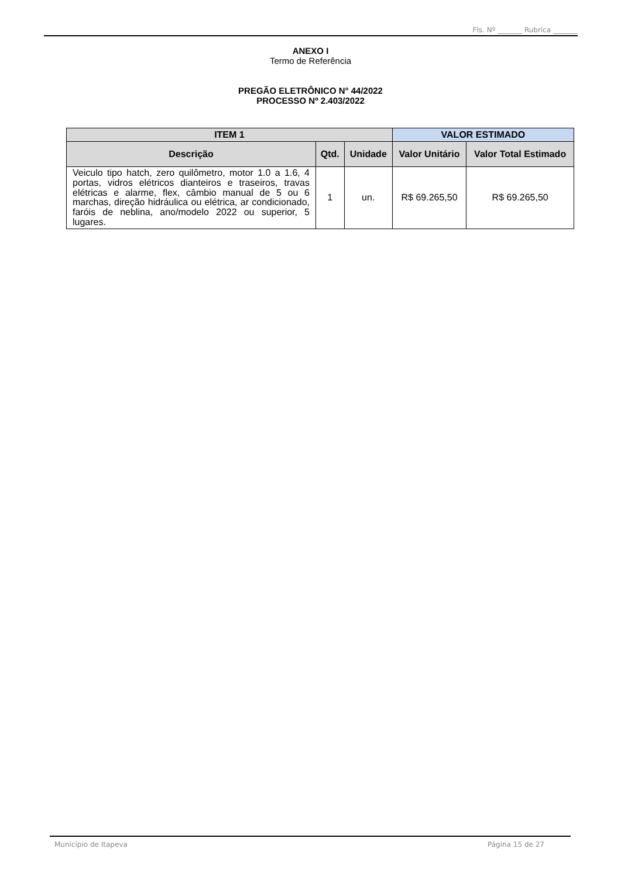Fls. Nº _______ Rubrica _______
ANEXO I
Termo de Referência
PREGÃO ELETRÔNICO N° 44/2022
PROCESSO Nº 2.403/2022
| ITEM 1 | | | VALOR ESTIMADO | |
| --- | --- | --- | --- | --- |
| Descrição | Qtd. | Unidade | Valor Unitário | Valor Total Estimado |
| Veiculo tipo hatch, zero quilômetro, motor 1.0 a 1.6, 4 portas, vidros elétricos dianteiros e traseiros, travas elétricas e alarme, flex, câmbio manual de 5 ou 6 marchas, direção hidráulica ou elétrica, ar condicionado, faróis de neblina, ano/modelo 2022 ou superior, 5 lugares. | 1 | un. | R$ 69.265,50 | R$ 69.265,50 |
Município de Itapeva Página 15 de 27